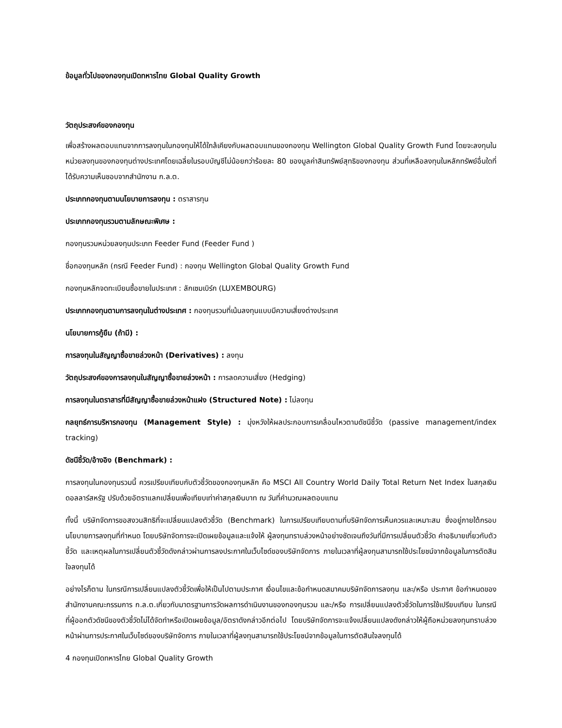ข้อมูลทั่วไปของกองทุนเปิดทหารไทย Global Quality Growth
วัตถุประสงค์ของกองทุน
เพื่อสร้างผลตอบแทนจากการลงทุนในกองทุนให้ได้ใกล้เคียงกับผลตอบแทนของกองทุน Wellington Global Quality Growth Fund โดยจะลงทุนในหน่วยลงทุนของกองทุนต่างประเทศโดยเฉลี่ยในรอบบัญชีไม่น้อยกว่าร้อยละ 80 ของมูลค่าสินทรัพย์สุทธิของกองทุน ส่วนที่เหลือลงทุนในหลักทรัพย์อื่นใดที่ได้รับความเห็นชอบจากสำนักงาน ก.ล.ต.
ประเภทกองทุนตามนโยบายการลงทุน : ตราสารทุน
ประเภทกองทุนรวมตามลักษณะพิเศษ :
กองทุนรวมหน่วยลงทุนประเภท Feeder Fund (Feeder Fund )
ชื่อกองทุนหลัก (กรณี Feeder Fund) : กองทุน Wellington Global Quality Growth Fund
กองทุนหลักจดทะเบียนซื้อขายในประเทศ : ลักเซมเบิร์ก (LUXEMBOURG)
ประเภทกองทุนตามการลงทุนในต่างประเทศ : กองทุนรวมที่เน้นลงทุนแบบมีความเสี่ยงต่างประเทศ
นโยบายการกู้ยืม (ถ้ามี) :
การลงทุนในสัญญาซื้อขายล่วงหน้า (Derivatives) : ลงทุน
วัตถุประสงค์ของการลงทุนในสัญญาซื้อขายล่วงหน้า : การลดความเสี่ยง (Hedging)
การลงทุนในตราสารที่มีสัญญาซื้อขายล่วงหน้าแฝง (Structured Note) : ไม่ลงทุน
กลยุทธ์การบริหารกองทุน (Management Style) : มุ่งหวังให้ผลประกอบการเคลื่อนไหวตามดัชนีชี้วัด (passive management/index tracking)
ดัชนีชี้วัด/อ้างอิง (Benchmark) :
การลงทุนในกองทุนรวมนี้ ควรเปรียบเทียบกับตัวชี้วัดของกองทุนหลัก คือ MSCI All Country World Daily Total Return Net Index ในสกุลเงินดอลลาร์สหรัฐ ปรับด้วยอัตราแลกเปลี่ยนเพื่อเทียบเท่าค่าสกุลเงินบาท ณ วันที่คำนวณผลตอบแทน
ทั้งนี้ บริษัทจัดการขอสงวนสิทธิที่จะเปลี่ยนแปลงตัวชี้วัด (Benchmark) ในการเปรียบเทียบตามที่บริษัทจัดการเห็นควรและเหมาะสม ซึ่งอยู่ภายใต้กรอบนโยบายการลงทุนที่กำหนด โดยบริษัทจัดการจะเปิดเผยข้อมูลและแจ้งให้ ผู้ลงทุนทราบล่วงหน้าอย่างชัดเจนถึงวันที่มีการเปลี่ยนตัวชี้วัด คำอธิบายเกี่ยวกับตัวชี้วัด และเหตุผลในการเปลี่ยนตัวชี้วัดดังกล่าวผ่านการลงประกาศในเว็บไซด์ของบริษัทจัดการ ภายในเวลาที่ผู้ลงทุนสามารถใช้ประโยชน์จากข้อมูลในการตัดสินใจลงทุนได้
อย่างไรก็ตาม ในกรณีการเปลี่ยนแปลงตัวชี้วัดเพื่อให้เป็นไปตามประกาศ เงื่อนไขและข้อกำหนดสมาคมบริษัทจัดการลงทุน และ/หรือ ประกาศ ข้อกำหนดของสำนักงานคณะกรรมการ ก.ล.ต.เกี่ยวกับมาตรฐานการวัดผลการดำเนินงานของกองทุนรวม และ/หรือ การเปลี่ยนแปลงตัวชี้วัดในการใช้เปรียบเทียบ ในกรณีที่ผู้ออกตัวดัชนีของตัวชี้วัดไม่ได้จัดทำหรือเปิดเผยข้อมูล/อัตราดังกล่าวอีกต่อไป โดยบริษัทจัดการจะแจ้งเปลี่ยนแปลงดังกล่าวให้ผู้ถือหน่วยลงทุนทราบล่วงหน้าผ่านการประกาศในเว็บไซด์ของบริษัทจัดการ ภายในเวลาที่ผู้ลงทุนสามารถใช้ประโยชน์จากข้อมูลในการตัดสินใจลงทุนได้
4 กองทุนเปิดทหารไทย Global Quality Growth